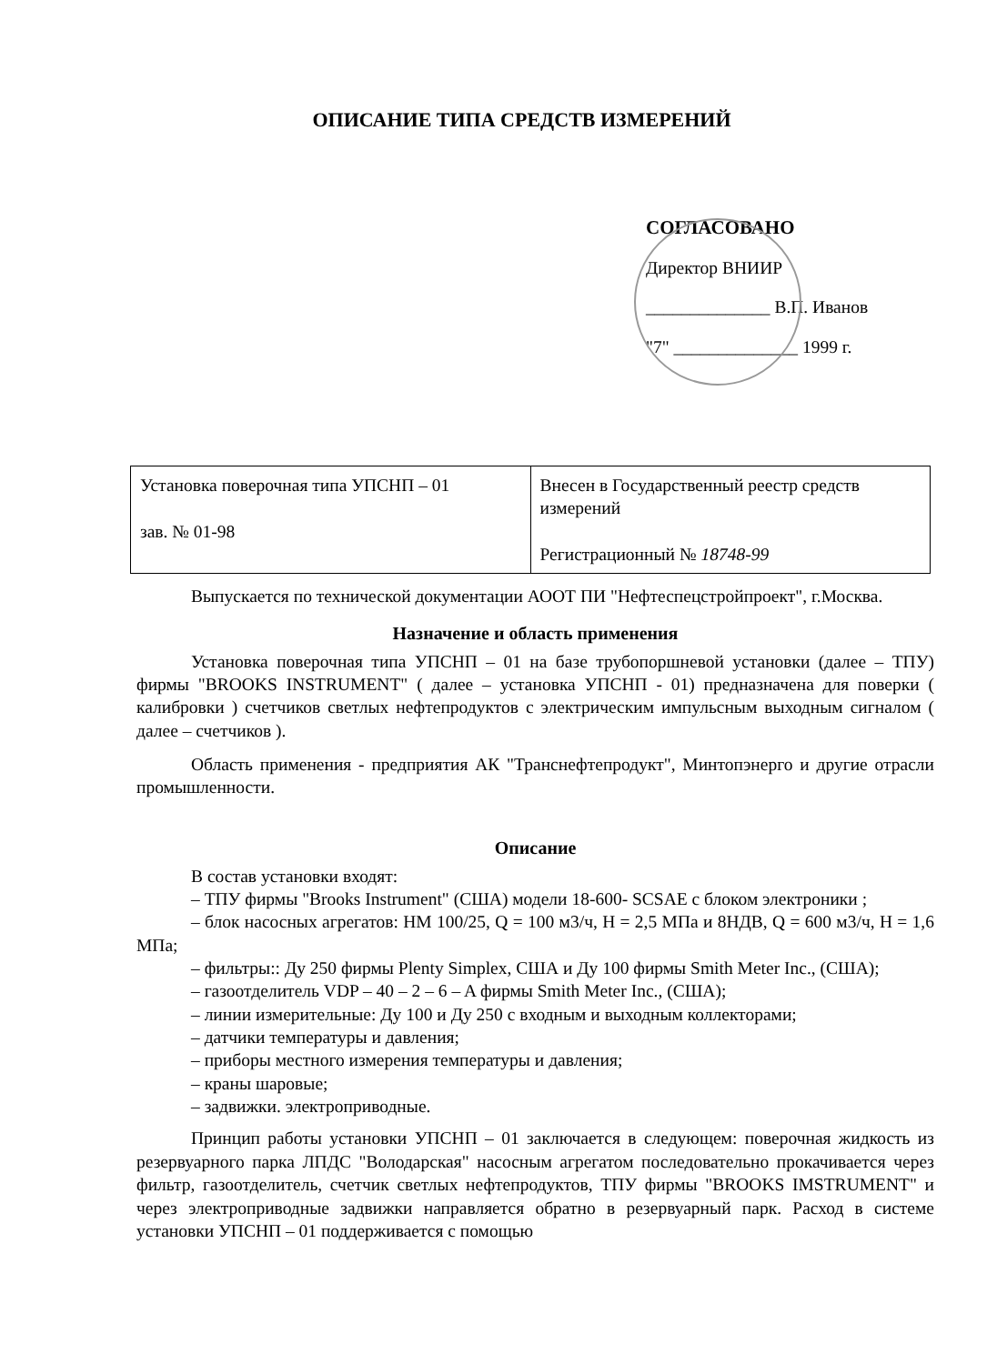ОПИСАНИЕ ТИПА СРЕДСТВ ИЗМЕРЕНИЙ
СОГЛАСОВАНО
Директор ВНИИР
______________ В.П. Иванов
"7" ______________ 1999 г.
| Установка поверочная типа УПСНП – 01 зав. № 01-98 | Внесен в Государственный реестр средств измерений Регистрационный № 18748-99 |
Выпускается по технической документации АООТ ПИ "Нефтеспецстройпроект", г.Москва.
Назначение и область применения
Установка поверочная типа УПСНП – 01 на базе трубопоршневой установки (далее – ТПУ) фирмы "BROOKS INSTRUMENT" ( далее – установка УПСНП - 01) предназначена для поверки ( калибровки ) счетчиков светлых нефтепродуктов с электрическим импульсным выходным сигналом ( далее – счетчиков ).
Область применения - предприятия АК "Транснефтепродукт", Минтопэнерго и другие отрасли промышленности.
Описание
В состав установки входят:
– ТПУ фирмы "Brooks Instrument" (США) модели 18-600- SCSAE с блоком электроники ;
– блок насосных агрегатов: НМ 100/25, Q = 100 м3/ч, Н = 2,5 МПа и 8НДВ, Q = 600 м3/ч, Н = 1,6 МПа;
– фильтры:: Ду 250 фирмы Plenty Simplex, США и Ду 100 фирмы Smith Meter Inc., (США);
– газоотделитель VDP – 40 – 2 – 6 – A фирмы Smith Meter Inc., (США);
– линии измерительные: Ду 100 и Ду 250 с входным и выходным коллекторами;
– датчики температуры и давления;
– приборы местного измерения температуры и давления;
– краны шаровые;
– задвижки. электроприводные.
Принцип работы установки УПСНП – 01 заключается в следующем: поверочная жидкость из резервуарного парка ЛПДС "Володарская" насосным агрегатом последовательно прокачивается через фильтр, газоотделитель, счетчик светлых нефтепродуктов, ТПУ фирмы "BROOKS IMSTRUMENT" и через электроприводные задвижки направляется обратно в резервуарный парк. Расход в системе установки УПСНП – 01 поддерживается с помощью